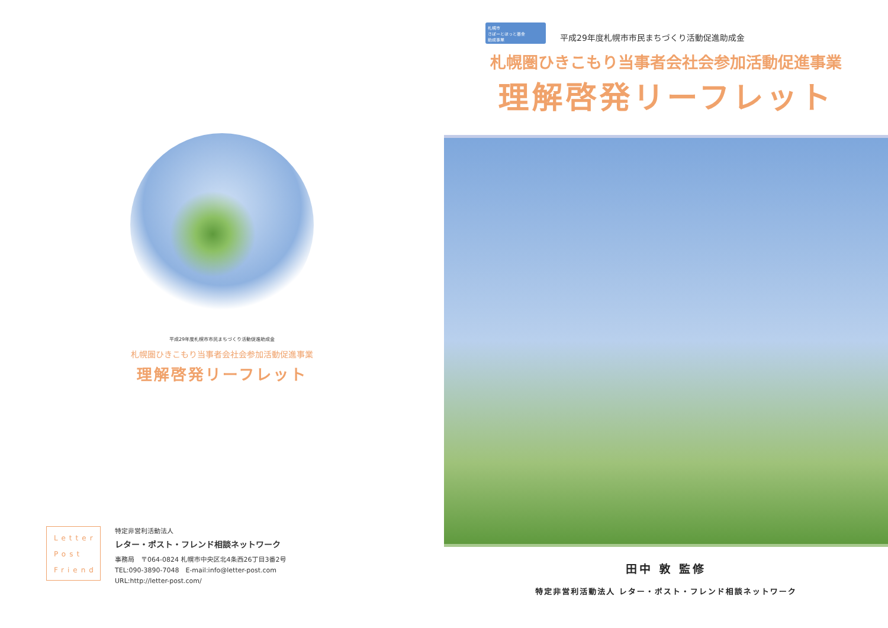平成29年度札幌市市民まちづくり活動促進助成金
札幌圏ひきこもり当事者会社会参加活動促進事業
理解啓発リーフレット
Letter
Post
Friend
特定非営利活動法人
レター・ポスト・フレンド相談ネットワーク
事務局　〒064-0824 札幌市中央区北4条西26丁目3番2号
TEL:090-3890-7048　E-mail:info@letter-post.com
URL:http://letter-post.com/
札幌市
さぽーとほっと基金
助成事業
平成29年度札幌市市民まちづくり活動促進助成金
札幌圏ひきこもり当事者会社会参加活動促進事業
理解啓発リーフレット
田中 敦 監修
特定非営利活動法人 レター・ポスト・フレンド相談ネットワーク